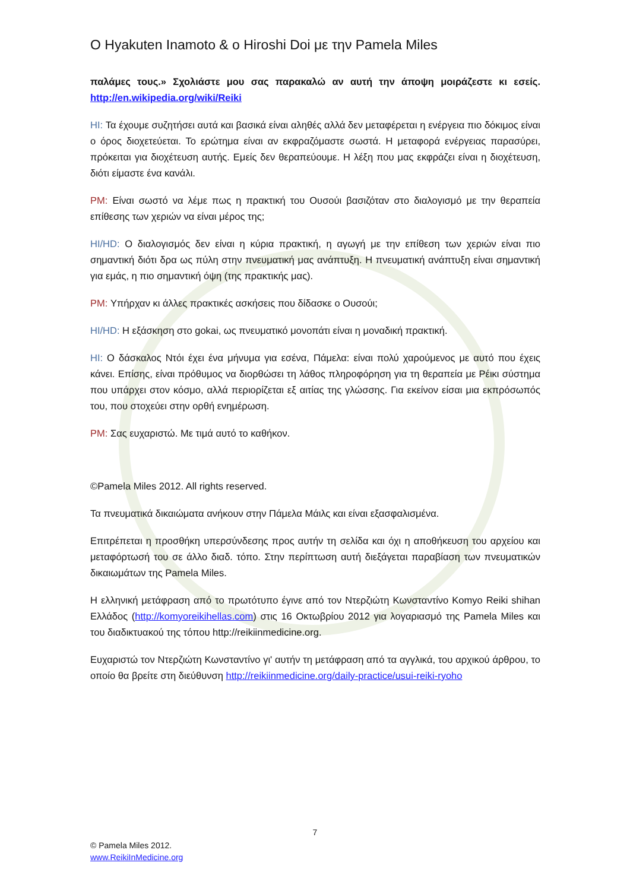O Hyakuten Inamoto & o Hiroshi Doi με την Pamela Miles
παλάμες τους.» Σχολιάστε μου σας παρακαλώ αν αυτή την άποψη μοιράζεστε κι εσείς. http://en.wikipedia.org/wiki/Reiki
HI: Τα έχουμε συζητήσει αυτά και βασικά είναι αληθές αλλά δεν μεταφέρεται η ενέργεια πιο δόκιμος είναι ο όρος διοχετεύεται. Το ερώτημα είναι αν εκφραζόμαστε σωστά. Η μεταφορά ενέργειας παρασύρει, πρόκειται για διοχέτευση αυτής. Εμείς δεν θεραπεύουμε. Η λέξη που μας εκφράζει είναι η διοχέτευση, διότι είμαστε ένα κανάλι.
PM: Είναι σωστό να λέμε πως η πρακτική του Ουσούι βασιζόταν στο διαλογισμό με την θεραπεία επίθεσης των χεριών να είναι μέρος της;
HI/HD: Ο διαλογισμός δεν είναι η κύρια πρακτική, η αγωγή με την επίθεση των χεριών είναι πιο σημαντική διότι δρα ως πύλη στην πνευματική μας ανάπτυξη. Η πνευματική ανάπτυξη είναι σημαντική για εμάς, η πιο σημαντική όψη (της πρακτικής μας).
PM: Υπήρχαν κι άλλες πρακτικές ασκήσεις που δίδασκε ο Ουσούι;
HI/HD: Η εξάσκηση στο gokai, ως πνευματικό μονοπάτι είναι η μοναδική πρακτική.
HI: Ο δάσκαλος Ντόι έχει ένα μήνυμα για εσένα, Πάμελα: είναι πολύ χαρούμενος με αυτό που έχεις κάνει. Επίσης, είναι πρόθυμος να διορθώσει τη λάθος πληροφόρηση για τη θεραπεία με Ρέικι σύστημα που υπάρχει στον κόσμο, αλλά περιορίζεται εξ αιτίας της γλώσσης. Για εκείνον είσαι μια εκπρόσωπός του, που στοχεύει στην ορθή ενημέρωση.
PM: Σας ευχαριστώ. Με τιμά αυτό το καθήκον.
©Pamela Miles 2012. All rights reserved.
Τα πνευματικά δικαιώματα ανήκουν στην Πάμελα Μάιλς και είναι εξασφαλισμένα.
Επιτρέπεται η προσθήκη υπερσύνδεσης προς αυτήν τη σελίδα και όχι η αποθήκευση του αρχείου και μεταφόρτωσή του σε άλλο διαδ. τόπο. Στην περίπτωση αυτή διεξάγεται παραβίαση των πνευματικών δικαιωμάτων της Pamela Miles.
Η ελληνική μετάφραση από το πρωτότυπο έγινε από τον Ντερζιώτη Κωνσταντίνο Komyo Reiki shihan Ελλάδος (http://komyoreikihellas.com) στις 16 Οκτωβρίου 2012 για λογαριασμό της Pamela Miles και του διαδικτυακού της τόπου http://reikiinmedicine.org.
Ευχαριστώ τον Ντερζιώτη Κωνσταντίνο γι' αυτήν τη μετάφραση από τα αγγλικά, του αρχικού άρθρου, το οποίο θα βρείτε στη διεύθυνση http://reikiinmedicine.org/daily-practice/usui-reiki-ryoho
7
© Pamela Miles 2012.
www.ReikiInMedicine.org